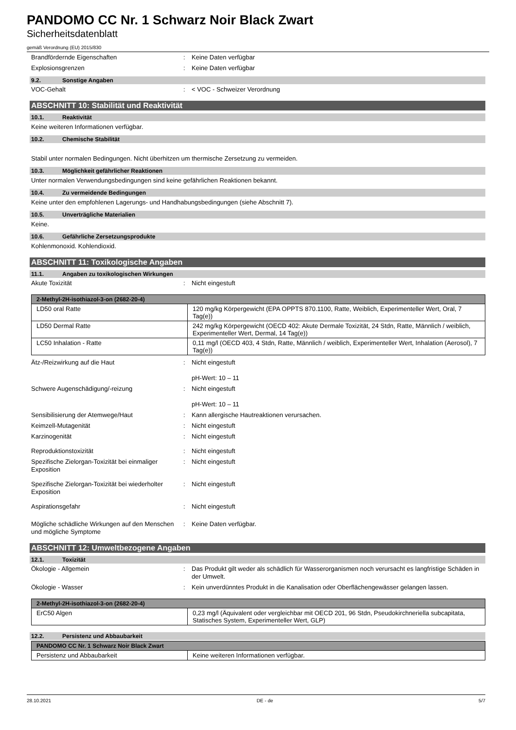PANDOMO CC Nr. 1 Schwarz Noir Black Zwart
Sicherheitsdatenblatt
gemäß Verordnung (EU) 2015/830
Brandfördernde Eigenschaften : Keine Daten verfügbar
Explosionsgrenzen : Keine Daten verfügbar
9.2. Sonstige Angaben
VOC-Gehalt : < VOC - Schweizer Verordnung
ABSCHNITT 10: Stabilität und Reaktivität
10.1. Reaktivität
Keine weiteren Informationen verfügbar.
10.2. Chemische Stabilität
Stabil unter normalen Bedingungen. Nicht überhitzen um thermische Zersetzung zu vermeiden.
10.3. Möglichkeit gefährlicher Reaktionen
Unter normalen Verwendungsbedingungen sind keine gefährlichen Reaktionen bekannt.
10.4. Zu vermeidende Bedingungen
Keine unter den empfohlenen Lagerungs- und Handhabungsbedingungen (siehe Abschnitt 7).
10.5. Unverträgliche Materialien
Keine.
10.6. Gefährliche Zersetzungsprodukte
Kohlenmonoxid. Kohlendioxid.
ABSCHNITT 11: Toxikologische Angaben
11.1. Angaben zu toxikologischen Wirkungen
Akute Toxizität : Nicht eingestuft
| 2-Methyl-2H-isothiazol-3-on (2682-20-4) | |
| --- | --- |
| LD50 oral Ratte | 120 mg/kg Körpergewicht (EPA OPPTS 870.1100, Ratte, Weiblich, Experimenteller Wert, Oral, 7 Tag(e)) |
| LD50 Dermal Ratte | 242 mg/kg Körpergewicht (OECD 402: Akute Dermale Toxizität, 24 Stdn, Ratte, Männlich / weiblich, Experimenteller Wert, Dermal, 14 Tag(e)) |
| LC50 Inhalation - Ratte | 0,11 mg/l (OECD 403, 4 Stdn, Ratte, Männlich / weiblich, Experimenteller Wert, Inhalation (Aerosol), 7 Tag(e)) |
Ätz-/Reizwirkung auf die Haut : Nicht eingestuft
pH-Wert: 10 – 11
Schwere Augenschädigung/-reizung : Nicht eingestuft
pH-Wert: 10 – 11
Sensibilisierung der Atemwege/Haut : Kann allergische Hautreaktionen verursachen.
Keimzell-Mutagenität : Nicht eingestuft
Karzinogenität : Nicht eingestuft
Reproduktionstoxizität : Nicht eingestuft
Spezifische Zielorgan-Toxizität bei einmaliger Exposition
: Nicht eingestuft
Spezifische Zielorgan-Toxizität bei wiederholter Exposition
: Nicht eingestuft
Aspirationsgefahr : Nicht eingestuft
Mögliche schädliche Wirkungen auf den Menschen und mögliche Symptome
: Keine Daten verfügbar.
ABSCHNITT 12: Umweltbezogene Angaben
12.1. Toxizität
Ökologie - Allgemein : Das Produkt gilt weder als schädlich für Wasserorganismen noch verursacht es langfristige Schäden in der Umwelt.
Ökologie - Wasser : Kein unverdünntes Produkt in die Kanalisation oder Oberflächengewässer gelangen lassen.
| 2-Methyl-2H-isothiazol-3-on (2682-20-4) | |
| --- | --- |
| ErC50 Algen | 0,23 mg/l (Äquivalent oder vergleichbar mit OECD 201, 96 Stdn, Pseudokirchneriella subcapitata, Statisches System, Experimenteller Wert, GLP) |
12.2. Persistenz und Abbaubarkeit
| PANDOMO CC Nr. 1 Schwarz Noir Black Zwart | |
| --- | --- |
| Persistenz und Abbaubarkeit | Keine weiteren Informationen verfügbar. |
28.10.2021 DE - de 5/7